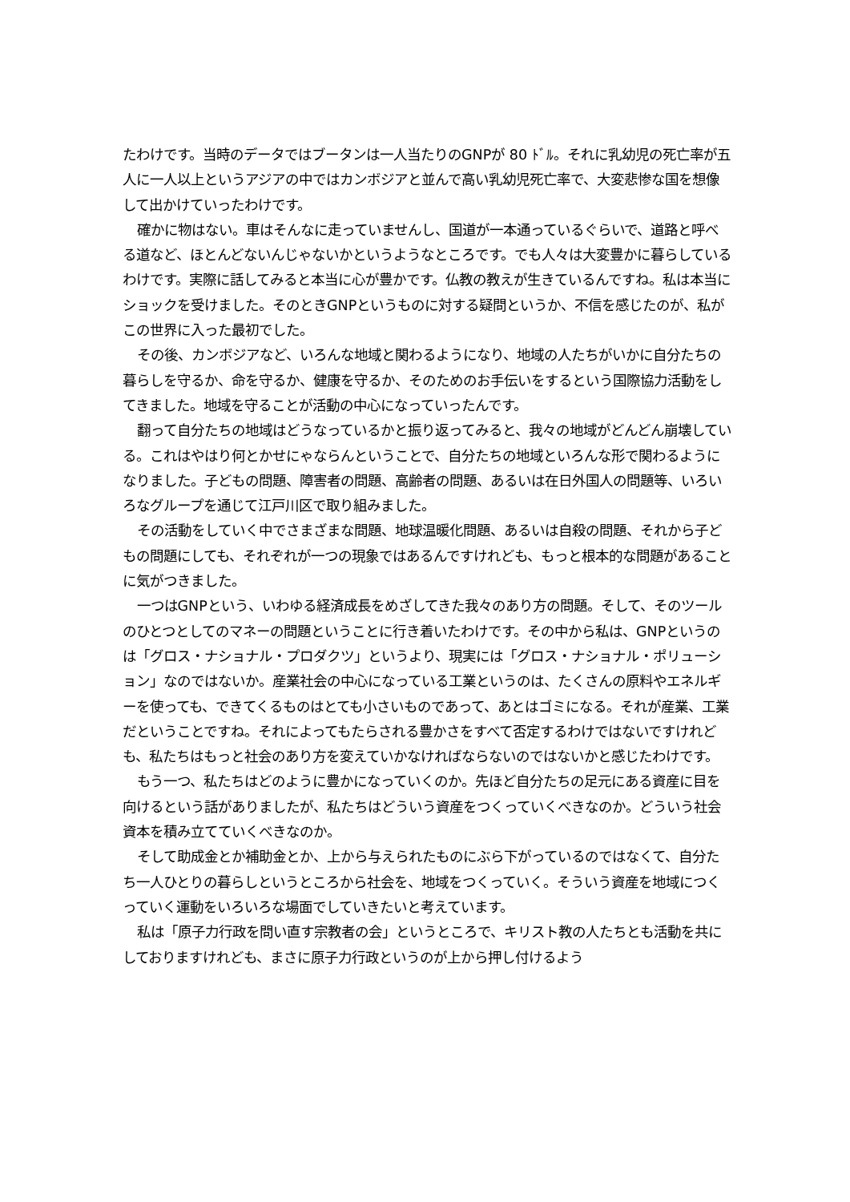たわけです。当時のデータではブータンは一人当たりのGNPが 80 ﾄﾞﾙ。それに乳幼児の死亡率が五人に一人以上というアジアの中ではカンボジアと並んで高い乳幼児死亡率で、大変悲惨な国を想像して出かけていったわけです。
確かに物はない。車はそんなに走っていませんし、国道が一本通っているぐらいで、道路と呼べる道など、ほとんどないんじゃないかというようなところです。でも人々は大変豊かに暮らしているわけです。実際に話してみると本当に心が豊かです。仏教の教えが生きているんですね。私は本当にショックを受けました。そのときGNPというものに対する疑問というか、不信を感じたのが、私がこの世界に入った最初でした。
その後、カンボジアなど、いろんな地域と関わるようになり、地域の人たちがいかに自分たちの暮らしを守るか、命を守るか、健康を守るか、そのためのお手伝いをするという国際協力活動をしてきました。地域を守ることが活動の中心になっていったんです。
翻って自分たちの地域はどうなっているかと振り返ってみると、我々の地域がどんどん崩壊している。これはやはり何とかせにゃならんということで、自分たちの地域といろんな形で関わるようになりました。子どもの問題、障害者の問題、高齢者の問題、あるいは在日外国人の問題等、いろいろなグループを通じて江戸川区で取り組みました。
その活動をしていく中でさまざまな問題、地球温暖化問題、あるいは自殺の問題、それから子どもの問題にしても、それぞれが一つの現象ではあるんですけれども、もっと根本的な問題があることに気がつきました。
一つはGNPという、いわゆる経済成長をめざしてきた我々のあり方の問題。そして、そのツールのひとつとしてのマネーの問題ということに行き着いたわけです。その中から私は、GNPというのは「グロス・ナショナル・プロダクツ」というより、現実には「グロス・ナショナル・ポリューション」なのではないか。産業社会の中心になっている工業というのは、たくさんの原料やエネルギーを使っても、できてくるものはとても小さいものであって、あとはゴミになる。それが産業、工業だということですね。それによってもたらされる豊かさをすべて否定するわけではないですけれども、私たちはもっと社会のあり方を変えていかなければならないのではないかと感じたわけです。
もう一つ、私たちはどのように豊かになっていくのか。先ほど自分たちの足元にある資産に目を向けるという話がありましたが、私たちはどういう資産をつくっていくべきなのか。どういう社会資本を積み立てていくべきなのか。
そして助成金とか補助金とか、上から与えられたものにぶら下がっているのではなくて、自分たち一人ひとりの暮らしというところから社会を、地域をつくっていく。そういう資産を地域につくっていく運動をいろいろな場面でしていきたいと考えています。
私は「原子力行政を問い直す宗教者の会」というところで、キリスト教の人たちとも活動を共にしておりますけれども、まさに原子力行政というのが上から押し付けるよう